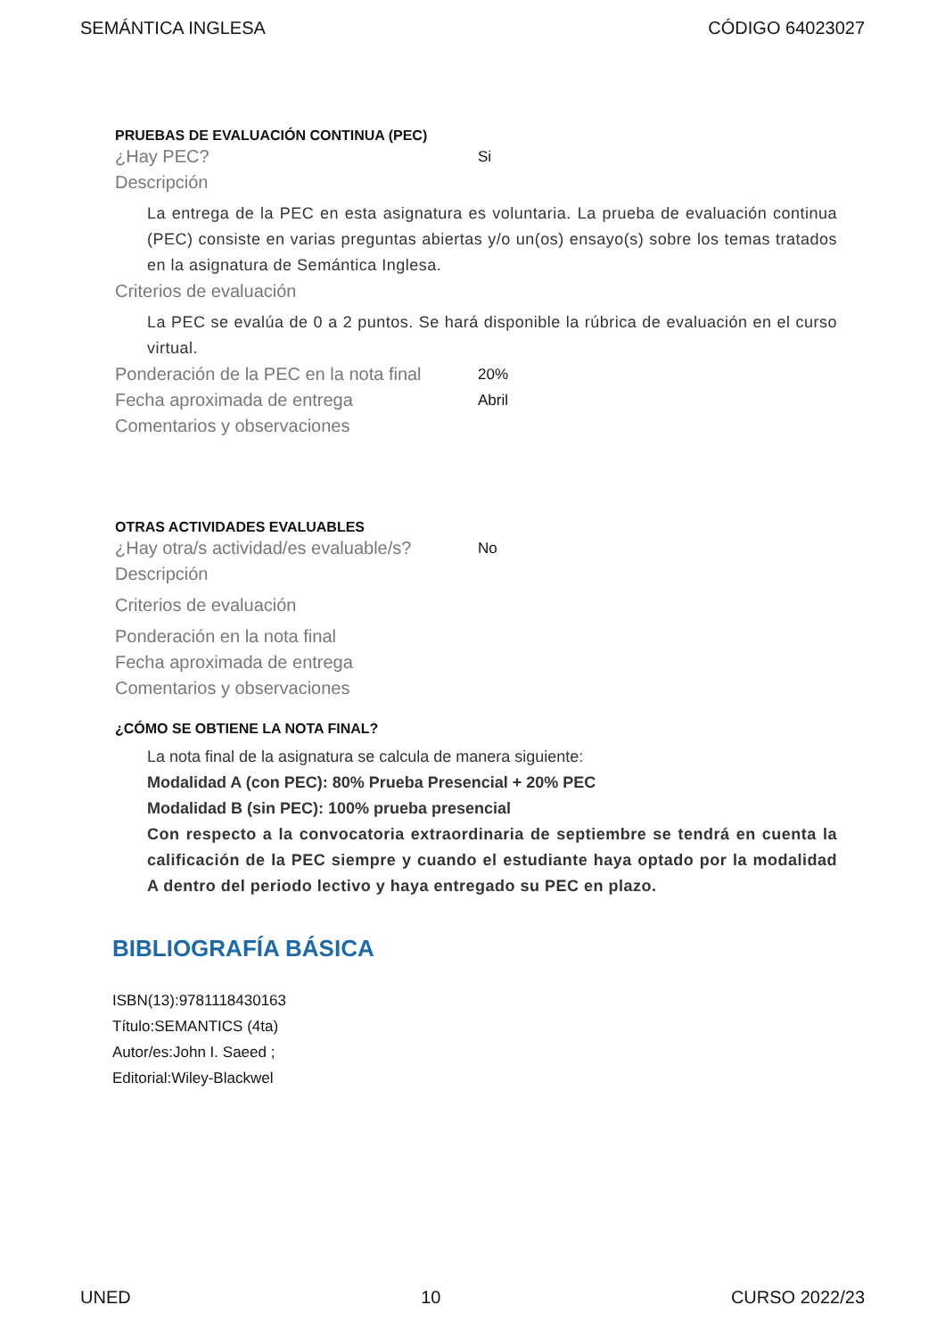SEMÁNTICA INGLESA CÓDIGO 64023027
PRUEBAS DE EVALUACIÓN CONTINUA (PEC)
¿Hay PEC? Si
Descripción
La entrega de la PEC en esta asignatura es voluntaria. La prueba de evaluación continua (PEC) consiste en varias preguntas abiertas y/o un(os) ensayo(s) sobre los temas tratados en la asignatura de Semántica Inglesa.
Criterios de evaluación
La PEC se evalúa de 0 a 2 puntos. Se hará disponible la rúbrica de evaluación en el curso virtual.
Ponderación de la PEC en la nota final 20%
Fecha aproximada de entrega Abril
Comentarios y observaciones
OTRAS ACTIVIDADES EVALUABLES
¿Hay otra/s actividad/es evaluable/s? No
Descripción
Criterios de evaluación
Ponderación en la nota final
Fecha aproximada de entrega
Comentarios y observaciones
¿CÓMO SE OBTIENE LA NOTA FINAL?
La nota final de la asignatura se calcula de manera siguiente:
Modalidad A (con PEC): 80% Prueba Presencial + 20% PEC
Modalidad B (sin PEC): 100% prueba presencial
Con respecto a la convocatoria extraordinaria de septiembre se tendrá en cuenta la calificación de la PEC siempre y cuando el estudiante haya optado por la modalidad A dentro del periodo lectivo y haya entregado su PEC en plazo.
BIBLIOGRAFÍA BÁSICA
ISBN(13):9781118430163
Título:SEMANTICS (4ta)
Autor/es:John I. Saeed ;
Editorial:Wiley-Blackwel
UNED 10 CURSO 2022/23